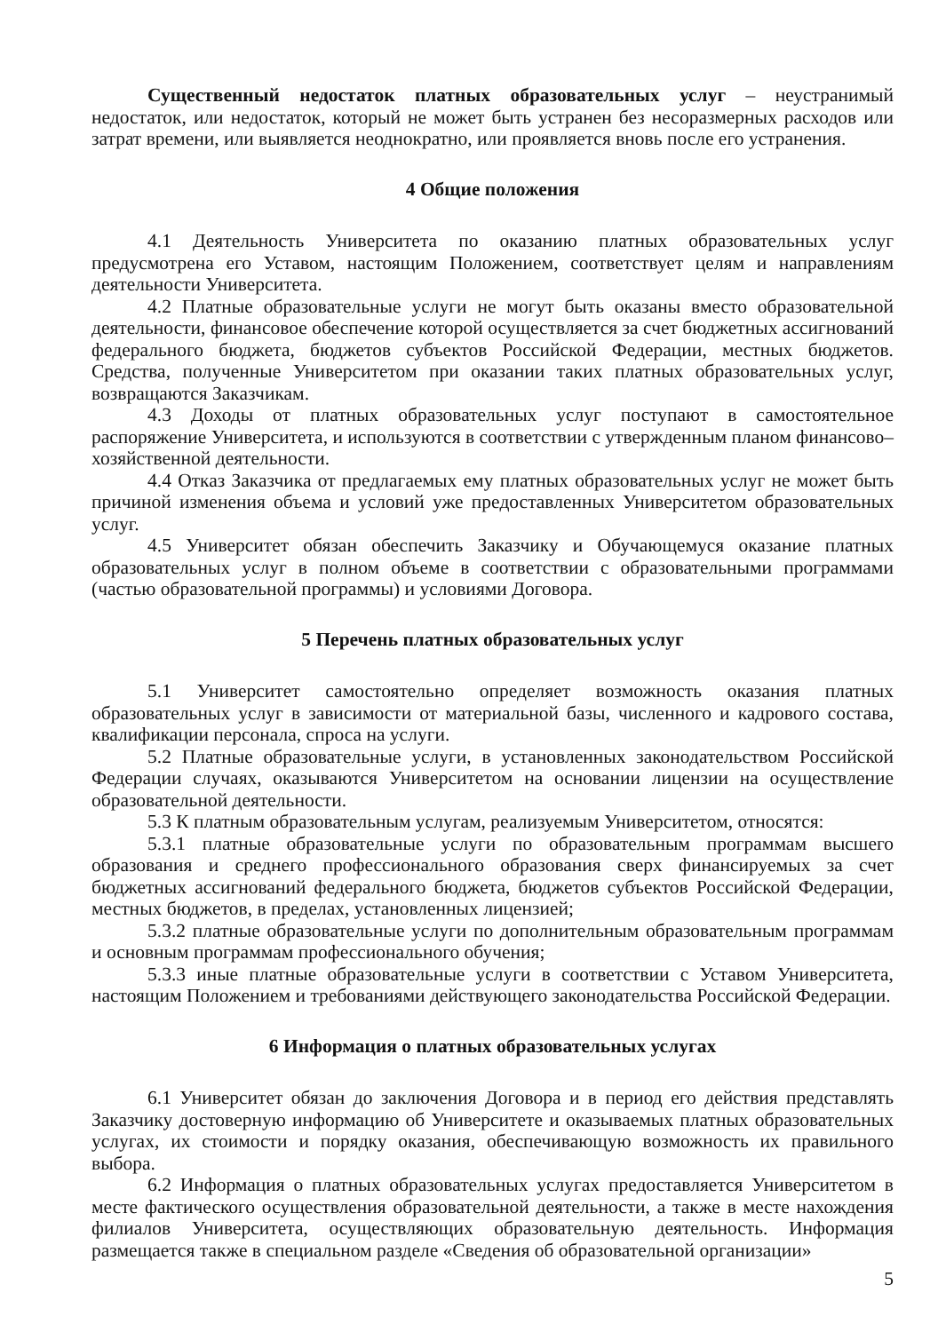Существенный недостаток платных образовательных услуг – неустранимый недостаток, или недостаток, который не может быть устранен без несоразмерных расходов или затрат времени, или выявляется неоднократно, или проявляется вновь после его устранения.
4 Общие положения
4.1 Деятельность Университета по оказанию платных образовательных услуг предусмотрена его Уставом, настоящим Положением, соответствует целям и направлениям деятельности Университета.
4.2 Платные образовательные услуги не могут быть оказаны вместо образовательной деятельности, финансовое обеспечение которой осуществляется за счет бюджетных ассигнований федерального бюджета, бюджетов субъектов Российской Федерации, местных бюджетов. Средства, полученные Университетом при оказании таких платных образовательных услуг, возвращаются Заказчикам.
4.3 Доходы от платных образовательных услуг поступают в самостоятельное распоряжение Университета, и используются в соответствии с утвержденным планом финансово–хозяйственной деятельности.
4.4 Отказ Заказчика от предлагаемых ему платных образовательных услуг не может быть причиной изменения объема и условий уже предоставленных Университетом образовательных услуг.
4.5 Университет обязан обеспечить Заказчику и Обучающемуся оказание платных образовательных услуг в полном объеме в соответствии с образовательными программами (частью образовательной программы) и условиями Договора.
5 Перечень платных образовательных услуг
5.1 Университет самостоятельно определяет возможность оказания платных образовательных услуг в зависимости от материальной базы, численного и кадрового состава, квалификации персонала, спроса на услуги.
5.2 Платные образовательные услуги, в установленных законодательством Российской Федерации случаях, оказываются Университетом на основании лицензии на осуществление образовательной деятельности.
5.3 К платным образовательным услугам, реализуемым Университетом, относятся:
5.3.1 платные образовательные услуги по образовательным программам высшего образования и среднего профессионального образования сверх финансируемых за счет бюджетных ассигнований федерального бюджета, бюджетов субъектов Российской Федерации, местных бюджетов, в пределах, установленных лицензией;
5.3.2 платные образовательные услуги по дополнительным образовательным программам и основным программам профессионального обучения;
5.3.3 иные платные образовательные услуги в соответствии с Уставом Университета, настоящим Положением и требованиями действующего законодательства Российской Федерации.
6 Информация о платных образовательных услугах
6.1 Университет обязан до заключения Договора и в период его действия представлять Заказчику достоверную информацию об Университете и оказываемых платных образовательных услугах, их стоимости и порядку оказания, обеспечивающую возможность их правильного выбора.
6.2 Информация о платных образовательных услугах предоставляется Университетом в месте фактического осуществления образовательной деятельности, а также в месте нахождения филиалов Университета, осуществляющих образовательную деятельность. Информация размещается также в специальном разделе «Сведения об образовательной организации»
5